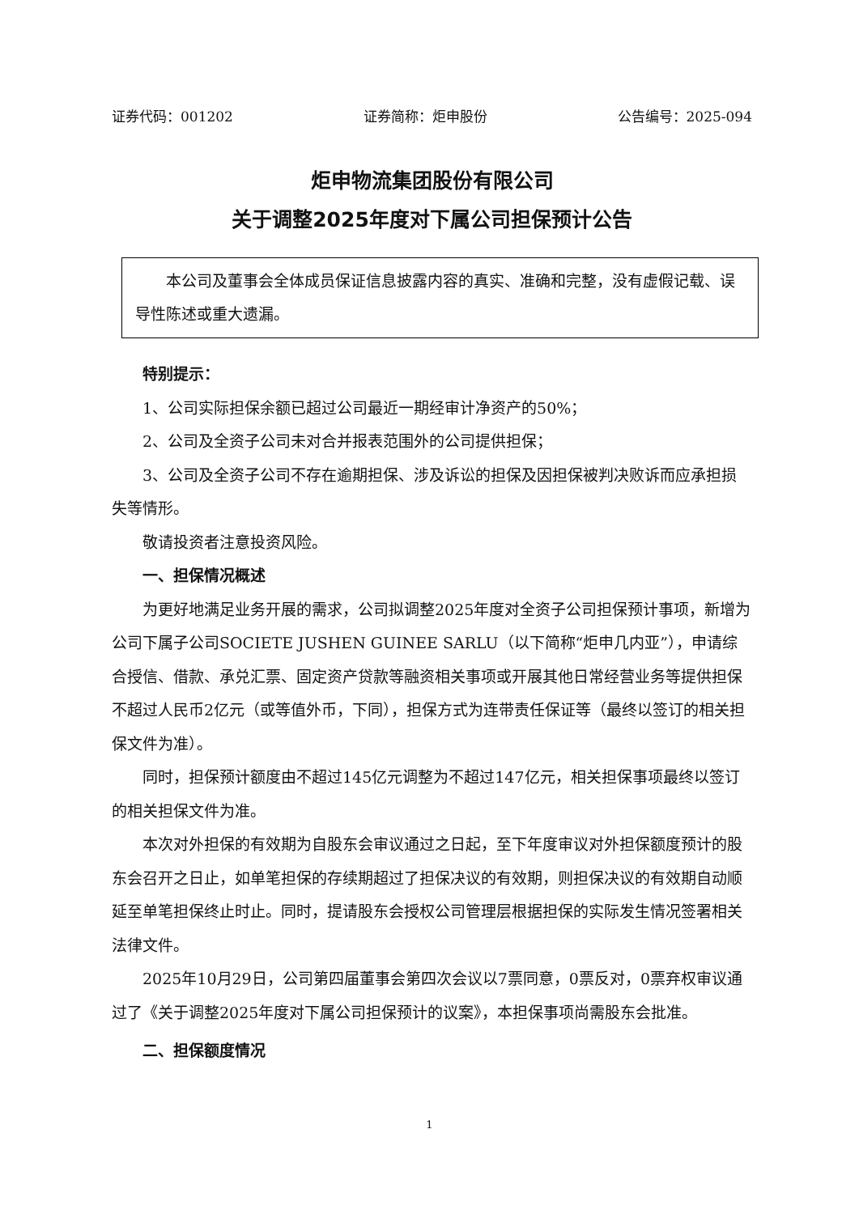证券代码：001202 证券简称：炬申股份 公告编号：2025-094
炬申物流集团股份有限公司
关于调整2025年度对下属公司担保预计公告
本公司及董事会全体成员保证信息披露内容的真实、准确和完整，没有虚假记载、误导性陈述或重大遗漏。
特别提示：
1、公司实际担保余额已超过公司最近一期经审计净资产的50%；
2、公司及全资子公司未对合并报表范围外的公司提供担保；
3、公司及全资子公司不存在逾期担保、涉及诉讼的担保及因担保被判决败诉而应承担损失等情形。
敬请投资者注意投资风险。
一、担保情况概述
为更好地满足业务开展的需求，公司拟调整2025年度对全资子公司担保预计事项，新增为公司下属子公司SOCIETE JUSHEN GUINEE SARLU（以下简称“炬申几内亚”），申请综合授信、借款、承兑汇票、固定资产贷款等融资相关事项或开展其他日常经营业务等提供担保不超过人民币2亿元（或等值外币，下同），担保方式为连带责任保证等（最终以签订的相关担保文件为准）。
同时，担保预计额度由不超过145亿元调整为不超过147亿元，相关担保事项最终以签订的相关担保文件为准。
本次对外担保的有效期为自股东会审议通过之日起，至下年度审议对外担保额度预计的股东会召开之日止，如单笔担保的存续期超过了担保决议的有效期，则担保决议的有效期自动顺延至单笔担保终止时止。同时，提请股东会授权公司管理层根据担保的实际发生情况签署相关法律文件。
2025年10月29日，公司第四届董事会第四次会议以7票同意，0票反对，0票弃权审议通过了《关于调整2025年度对下属公司担保预计的议案》，本担保事项尚需股东会批准。
二、担保额度情况
1